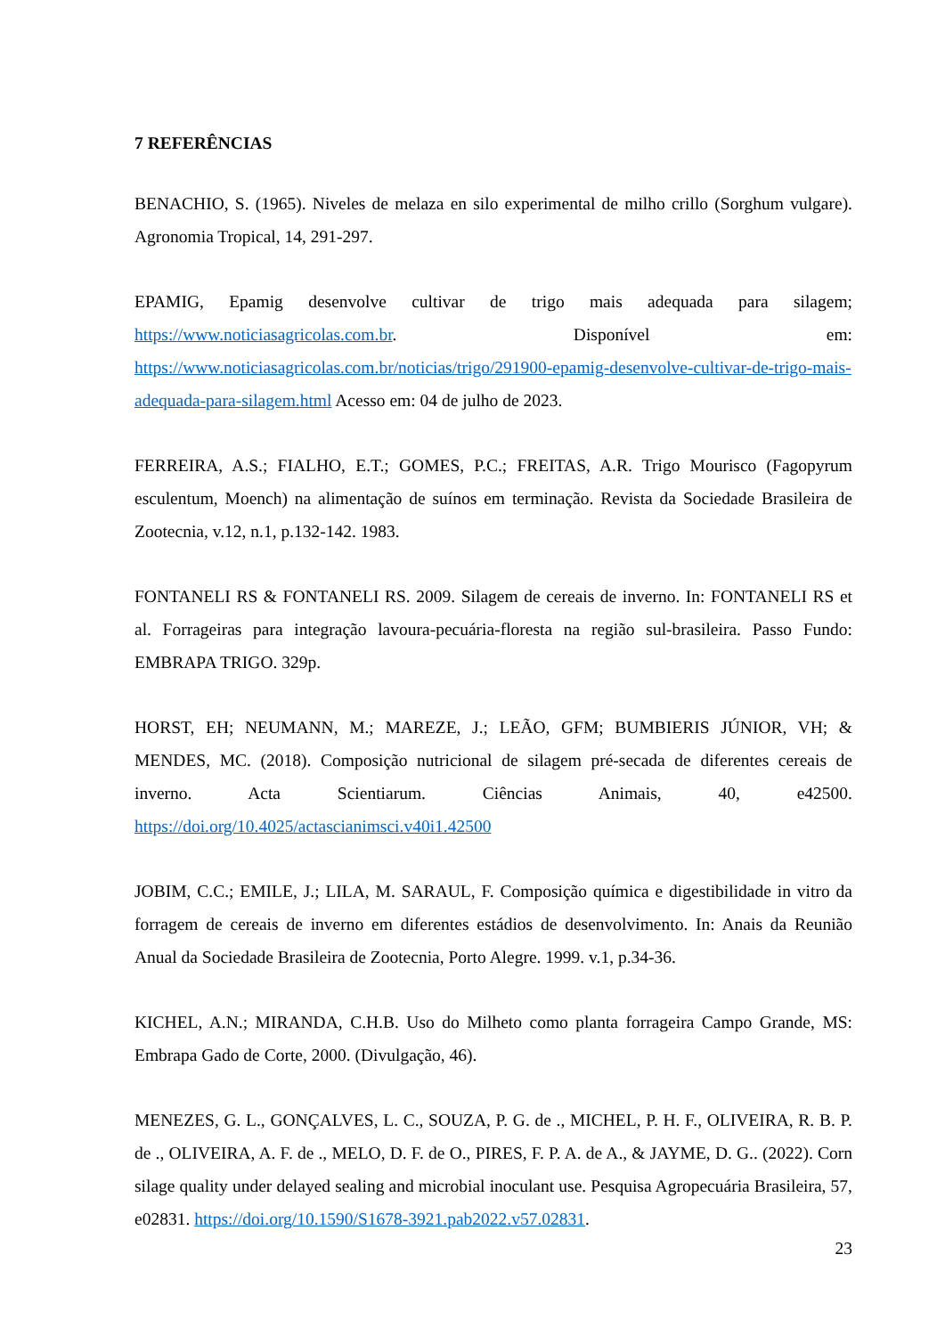7 REFERÊNCIAS
BENACHIO, S. (1965). Niveles de melaza en silo experimental de milho crillo (Sorghum vulgare). Agronomia Tropical, 14, 291-297.
EPAMIG, Epamig desenvolve cultivar de trigo mais adequada para silagem; https://www.noticiasagricolas.com.br. Disponível em: https://www.noticiasagricolas.com.br/noticias/trigo/291900-epamig-desenvolve-cultivar-de-trigo-mais-adequada-para-silagem.html Acesso em: 04 de julho de 2023.
FERREIRA, A.S.; FIALHO, E.T.; GOMES, P.C.; FREITAS, A.R. Trigo Mourisco (Fagopyrum esculentum, Moench) na alimentação de suínos em terminação. Revista da Sociedade Brasileira de Zootecnia, v.12, n.1, p.132-142. 1983.
FONTANELI RS & FONTANELI RS. 2009. Silagem de cereais de inverno. In: FONTANELI RS et al. Forrageiras para integração lavoura-pecuária-floresta na região sul-brasileira. Passo Fundo: EMBRAPA TRIGO. 329p.
HORST, EH; NEUMANN, M.; MAREZE, J.; LEÃO, GFM; BUMBIERIS JÚNIOR, VH; & MENDES, MC. (2018). Composição nutricional de silagem pré-secada de diferentes cereais de inverno. Acta Scientiarum. Ciências Animais, 40, e42500. https://doi.org/10.4025/actascianimsci.v40i1.42500
JOBIM, C.C.; EMILE, J.; LILA, M. SARAUL, F. Composição química e digestibilidade in vitro da forragem de cereais de inverno em diferentes estádios de desenvolvimento. In: Anais da Reunião Anual da Sociedade Brasileira de Zootecnia, Porto Alegre. 1999. v.1, p.34-36.
KICHEL, A.N.; MIRANDA, C.H.B. Uso do Milheto como planta forrageira Campo Grande, MS: Embrapa Gado de Corte, 2000. (Divulgação, 46).
MENEZES, G. L., GONÇALVES, L. C., SOUZA, P. G. de ., MICHEL, P. H. F., OLIVEIRA, R. B. P. de ., OLIVEIRA, A. F. de ., MELO, D. F. de O., PIRES, F. P. A. de A., & JAYME, D. G.. (2022). Corn silage quality under delayed sealing and microbial inoculant use. Pesquisa Agropecuária Brasileira, 57, e02831. https://doi.org/10.1590/S1678-3921.pab2022.v57.02831.
23